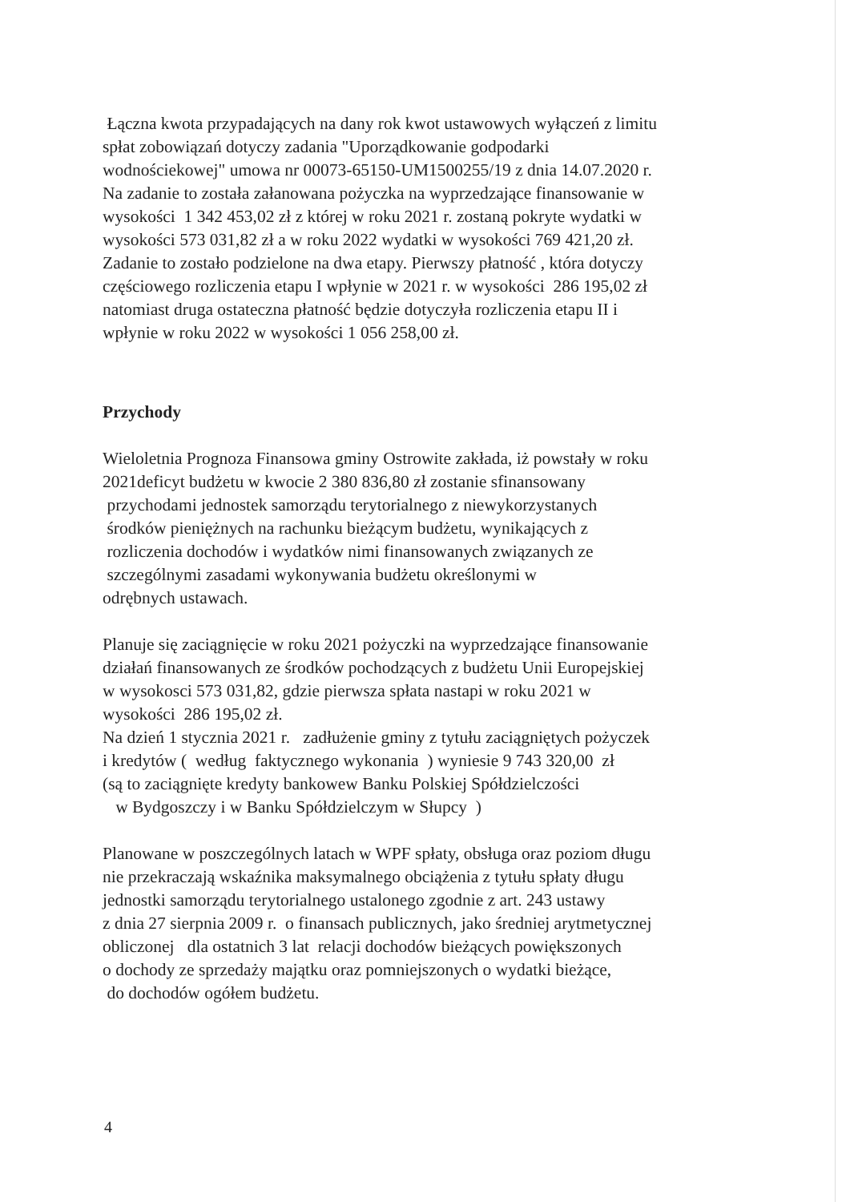Łączna kwota przypadających na dany rok kwot ustawowych wyłączeń z limitu
spłat zobowiązań dotyczy zadania "Uporządkowanie godpodarki
wodnościekowej" umowa nr 00073-65150-UM1500255/19 z dnia 14.07.2020 r.
Na zadanie to została załanowana pożyczka na wyprzedzające finansowanie w
wysokości 1 342 453,02 zł z której w roku 2021 r. zostaną pokryte wydatki w
wysokości 573 031,82 zł a w roku 2022 wydatki w wysokości 769 421,20 zł.
Zadanie to zostało podzielone na dwa etapy. Pierwszy płatność , która dotyczy
częściowego rozliczenia etapu I wpłynie w 2021 r. w wysokości 286 195,02 zł
natomiast druga ostateczna płatność będzie dotyczyła rozliczenia etapu II i
wpłynie w roku 2022 w wysokości 1 056 258,00 zł.
Przychody
Wieloletnia Prognoza Finansowa gminy Ostrowite zakłada, iż powstały w roku
2021deficyt budżetu w kwocie 2 380 836,80 zł zostanie sfinansowany
przychodami jednostek samorządu terytorialnego z niewykorzystanych
środków pieniężnych na rachunku bieżącym budżetu, wynikających z
rozliczenia dochodów i wydatków nimi finansowanych związanych ze
szczególnymi zasadami wykonywania budżetu określonymi w
odrębnych ustawach.
Planuje się zaciągnięcie w roku 2021 pożyczki na wyprzedzające finansowanie
działań finansowanych ze środków pochodzących z budżetu Unii Europejskiej
w wysokosci 573 031,82, gdzie pierwsza spłata nastapi w roku 2021 w
wysokości 286 195,02 zł.
Na dzień 1 stycznia 2021 r. zadłużenie gminy z tytułu zaciągniętych pożyczek
i kredytów ( według faktycznego wykonania ) wyniesie 9 743 320,00 zł
(są to zaciągnięte kredyty bankowew Banku Polskiej Spółdzielczości
w Bydgoszczy i w Banku Spółdzielczym w Słupcy )
Planowane w poszczególnych latach w WPF spłaty, obsługa oraz poziom długu
nie przekraczają wskaźnika maksymalnego obciążenia z tytułu spłaty długu
jednostki samorządu terytorialnego ustalonego zgodnie z art. 243 ustawy
z dnia 27 sierpnia 2009 r. o finansach publicznych, jako średniej arytmetycznej
obliczonej dla ostatnich 3 lat relacji dochodów bieżących powiększonych
o dochody ze sprzedaży majątku oraz pomniejszonych o wydatki bieżące,
do dochodów ogółem budżetu.
4